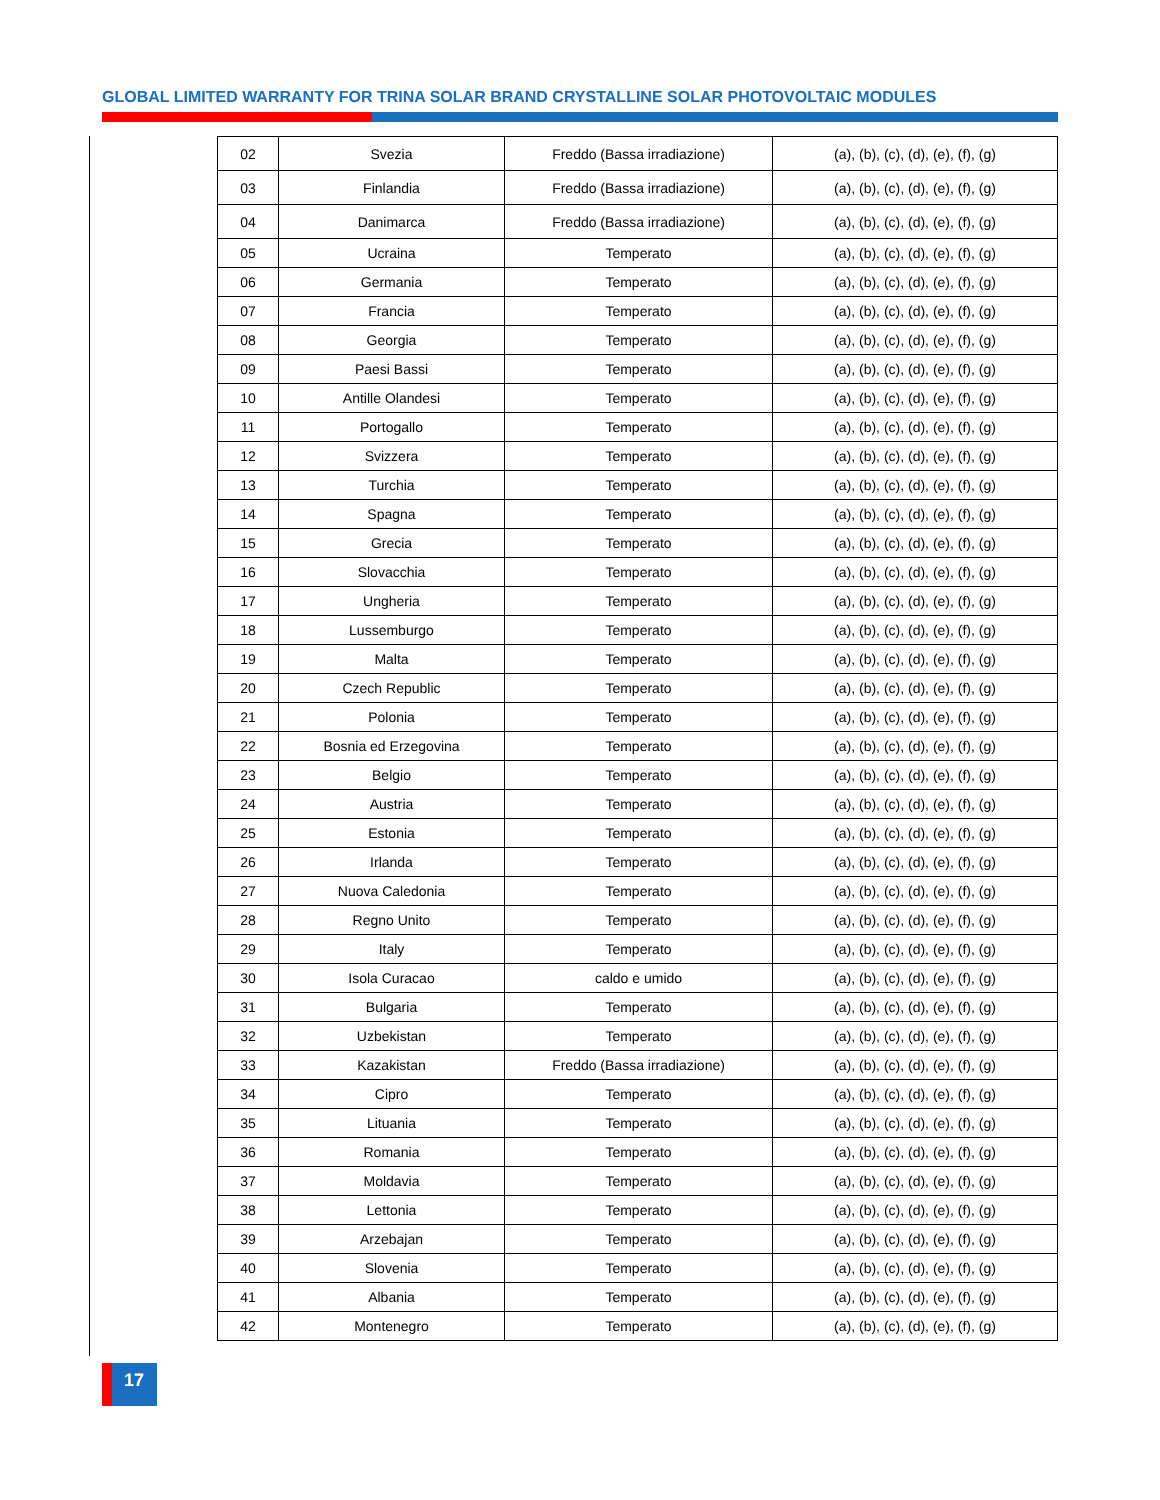GLOBAL LIMITED WARRANTY FOR TRINA SOLAR BRAND CRYSTALLINE SOLAR PHOTOVOLTAIC MODULES
| 02 | Svezia | Freddo (Bassa irradiazione) | (a), (b), (c), (d), (e), (f), (g) |
| 03 | Finlandia | Freddo (Bassa irradiazione) | (a), (b), (c), (d), (e), (f), (g) |
| 04 | Danimarca | Freddo (Bassa irradiazione) | (a), (b), (c), (d), (e), (f), (g) |
| 05 | Ucraina | Temperato | (a), (b), (c), (d), (e), (f), (g) |
| 06 | Germania | Temperato | (a), (b), (c), (d), (e), (f), (g) |
| 07 | Francia | Temperato | (a), (b), (c), (d), (e), (f), (g) |
| 08 | Georgia | Temperato | (a), (b), (c), (d), (e), (f), (g) |
| 09 | Paesi Bassi | Temperato | (a), (b), (c), (d), (e), (f), (g) |
| 10 | Antille Olandesi | Temperato | (a), (b), (c), (d), (e), (f), (g) |
| 11 | Portogallo | Temperato | (a), (b), (c), (d), (e), (f), (g) |
| 12 | Svizzera | Temperato | (a), (b), (c), (d), (e), (f), (g) |
| 13 | Turchia | Temperato | (a), (b), (c), (d), (e), (f), (g) |
| 14 | Spagna | Temperato | (a), (b), (c), (d), (e), (f), (g) |
| 15 | Grecia | Temperato | (a), (b), (c), (d), (e), (f), (g) |
| 16 | Slovacchia | Temperato | (a), (b), (c), (d), (e), (f), (g) |
| 17 | Ungheria | Temperato | (a), (b), (c), (d), (e), (f), (g) |
| 18 | Lussemburgo | Temperato | (a), (b), (c), (d), (e), (f), (g) |
| 19 | Malta | Temperato | (a), (b), (c), (d), (e), (f), (g) |
| 20 | Czech Republic | Temperato | (a), (b), (c), (d), (e), (f), (g) |
| 21 | Polonia | Temperato | (a), (b), (c), (d), (e), (f), (g) |
| 22 | Bosnia ed Erzegovina | Temperato | (a), (b), (c), (d), (e), (f), (g) |
| 23 | Belgio | Temperato | (a), (b), (c), (d), (e), (f), (g) |
| 24 | Austria | Temperato | (a), (b), (c), (d), (e), (f), (g) |
| 25 | Estonia | Temperato | (a), (b), (c), (d), (e), (f), (g) |
| 26 | Irlanda | Temperato | (a), (b), (c), (d), (e), (f), (g) |
| 27 | Nuova Caledonia | Temperato | (a), (b), (c), (d), (e), (f), (g) |
| 28 | Regno Unito | Temperato | (a), (b), (c), (d), (e), (f), (g) |
| 29 | Italy | Temperato | (a), (b), (c), (d), (e), (f), (g) |
| 30 | Isola Curacao | caldo e umido | (a), (b), (c), (d), (e), (f), (g) |
| 31 | Bulgaria | Temperato | (a), (b), (c), (d), (e), (f), (g) |
| 32 | Uzbekistan | Temperato | (a), (b), (c), (d), (e), (f), (g) |
| 33 | Kazakistan | Freddo (Bassa irradiazione) | (a), (b), (c), (d), (e), (f), (g) |
| 34 | Cipro | Temperato | (a), (b), (c), (d), (e), (f), (g) |
| 35 | Lituania | Temperato | (a), (b), (c), (d), (e), (f), (g) |
| 36 | Romania | Temperato | (a), (b), (c), (d), (e), (f), (g) |
| 37 | Moldavia | Temperato | (a), (b), (c), (d), (e), (f), (g) |
| 38 | Lettonia | Temperato | (a), (b), (c), (d), (e), (f), (g) |
| 39 | Arzebajan | Temperato | (a), (b), (c), (d), (e), (f), (g) |
| 40 | Slovenia | Temperato | (a), (b), (c), (d), (e), (f), (g) |
| 41 | Albania | Temperato | (a), (b), (c), (d), (e), (f), (g) |
| 42 | Montenegro | Temperato | (a), (b), (c), (d), (e), (f), (g) |
17